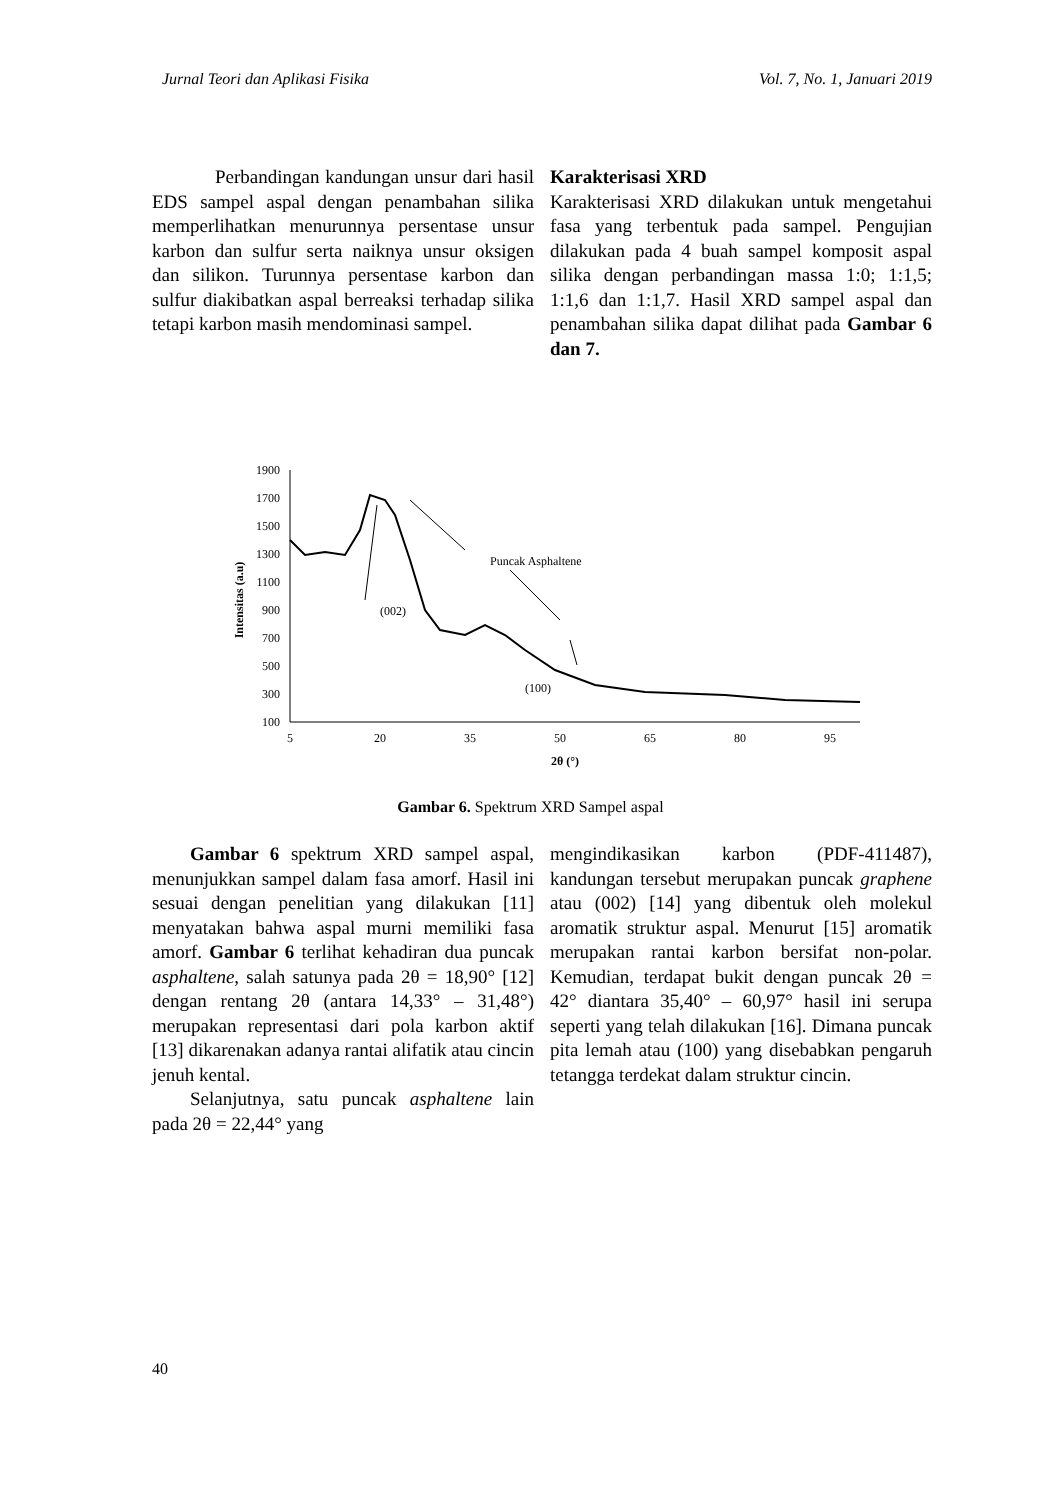Jurnal Teori dan Aplikasi Fisika Vol. 7, No. 1, Januari 2019
Perbandingan kandungan unsur dari hasil EDS sampel aspal dengan penambahan silika memperlihatkan menurunnya persentase unsur karbon dan sulfur serta naiknya unsur oksigen dan silikon. Turunnya persentase karbon dan sulfur diakibatkan aspal berreaksi terhadap silika tetapi karbon masih mendominasi sampel.
Karakterisasi XRD
Karakterisasi XRD dilakukan untuk mengetahui fasa yang terbentuk pada sampel. Pengujian dilakukan pada 4 buah sampel komposit aspal silika dengan perbandingan massa 1:0; 1:1,5; 1:1,6 dan 1:1,7. Hasil XRD sampel aspal dan penambahan silika dapat dilihat pada Gambar 6 dan 7.
1900
1700
1500
1300
1100
900
700
500
300
100
5
20
35
50
65
80
95
2θ (°)
Intensitas (a.u)
Puncak Asphaltene
(002)
(100)
Gambar 6. Spektrum XRD Sampel aspal
Gambar 6 spektrum XRD sampel aspal, menunjukkan sampel dalam fasa amorf. Hasil ini sesuai dengan penelitian yang dilakukan [11] menyatakan bahwa aspal murni memiliki fasa amorf. Gambar 6 terlihat kehadiran dua puncak asphaltene, salah satunya pada 2θ = 18,90° [12] dengan rentang 2θ (antara 14,33° – 31,48°) merupakan representasi dari pola karbon aktif [13] dikarenakan adanya rantai alifatik atau cincin jenuh kental.
Selanjutnya, satu puncak asphaltene lain pada 2θ = 22,44° yang
mengindikasikan karbon (PDF-411487), kandungan tersebut merupakan puncak graphene atau (002) [14] yang dibentuk oleh molekul aromatik struktur aspal. Menurut [15] aromatik merupakan rantai karbon bersifat non-polar. Kemudian, terdapat bukit dengan puncak 2θ = 42° diantara 35,40° – 60,97° hasil ini serupa seperti yang telah dilakukan [16]. Dimana puncak pita lemah atau (100) yang disebabkan pengaruh tetangga terdekat dalam struktur cincin.
40